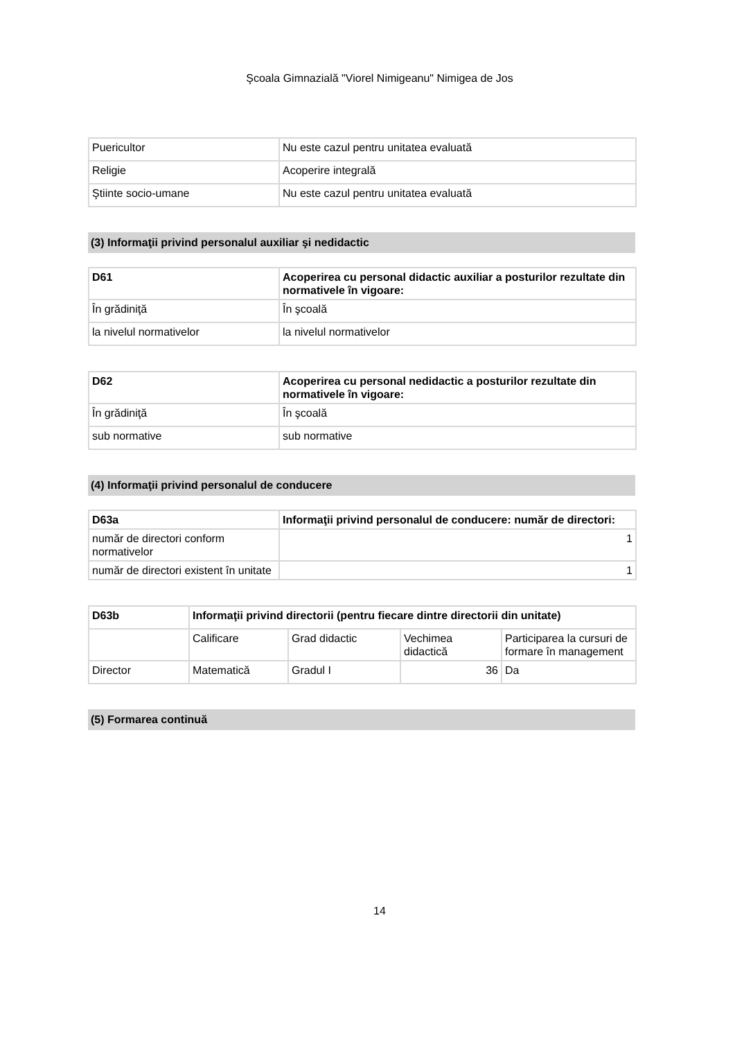Şcoala Gimnazială "Viorel Nimigeanu" Nimigea de Jos
| Puericultor | Nu este cazul pentru unitatea evaluată |
| Religie | Acoperire integrală |
| Ştiinte socio-umane | Nu este cazul pentru unitatea evaluată |
(3) Informaţii privind personalul auxiliar şi nedidactic
| D61 | Acoperirea cu personal didactic auxiliar a posturilor rezultate din normativele în vigoare: |
| --- | --- |
| În grădiniţă | În şcoală |
| la nivelul normativelor | la nivelul normativelor |
| D62 | Acoperirea cu personal nedidactic a posturilor rezultate din normativele în vigoare: |
| --- | --- |
| În grădiniţă | În şcoală |
| sub normative | sub normative |
(4) Informaţii privind personalul de conducere
| D63a | Informaţii privind personalul de conducere: număr de directori: |
| --- | --- |
| număr de directori conform normativelor | 1 |
| număr de directori existent în unitate | 1 |
| D63b | Informaţii privind directorii (pentru fiecare dintre directorii din unitate) | | | |
| --- | --- | --- | --- | --- |
| | Calificare | Grad didactic | Vechimea didactică | Participarea la cursuri de formare în management |
| Director | Matematică | Gradul I | 36 | Da |
(5) Formarea continuă
14